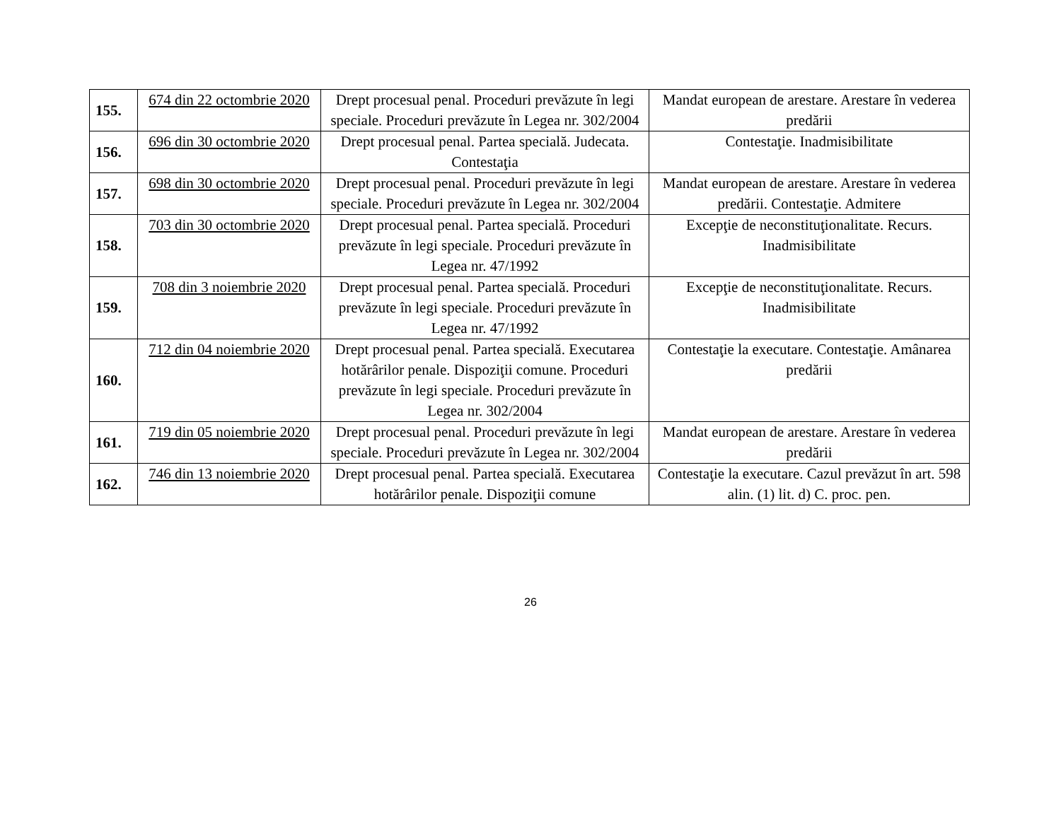| 155. | 674 din 22 octombrie 2020 | Drept procesual penal. Proceduri prevăzute în legi speciale. Proceduri prevăzute în Legea nr. 302/2004 | Mandat european de arestare. Arestare în vederea predării |
| 156. | 696 din 30 octombrie 2020 | Drept procesual penal. Partea specială. Judecata. Contestaţia | Contestaţie. Inadmisibilitate |
| 157. | 698 din 30 octombrie 2020 | Drept procesual penal. Proceduri prevăzute în legi speciale. Proceduri prevăzute în Legea nr. 302/2004 | Mandat european de arestare. Arestare în vederea predării. Contestaţie. Admitere |
| 158. | 703 din 30 octombrie 2020 | Drept procesual penal. Partea specială. Proceduri prevăzute în legi speciale. Proceduri prevăzute în Legea nr. 47/1992 | Excepţie de neconstituţionalitate. Recurs. Inadmisibilitate |
| 159. | 708 din 3 noiembrie 2020 | Drept procesual penal. Partea specială. Proceduri prevăzute în legi speciale. Proceduri prevăzute în Legea nr. 47/1992 | Excepţie de neconstituţionalitate. Recurs. Inadmisibilitate |
| 160. | 712 din 04 noiembrie 2020 | Drept procesual penal. Partea specială. Executarea hotărârilor penale. Dispoziţii comune. Proceduri prevăzute în legi speciale. Proceduri prevăzute în Legea nr. 302/2004 | Contestaţie la executare. Contestaţie. Amânarea predării |
| 161. | 719 din 05 noiembrie 2020 | Drept procesual penal. Proceduri prevăzute în legi speciale. Proceduri prevăzute în Legea nr. 302/2004 | Mandat european de arestare. Arestare în vederea predării |
| 162. | 746 din 13 noiembrie 2020 | Drept procesual penal. Partea specială. Executarea hotărârilor penale. Dispoziţii comune | Contestaţie la executare. Cazul prevăzut în art. 598 alin. (1) lit. d) C. proc. pen. |
26